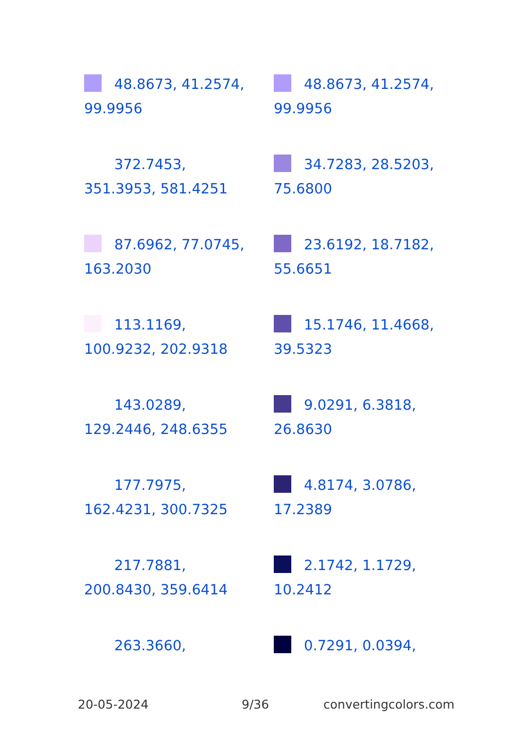48.8673, 41.2574, 99.9956
48.8673, 41.2574, 99.9956
372.7453, 351.3953, 581.4251
34.7283, 28.5203, 75.6800
87.6962, 77.0745, 163.2030
23.6192, 18.7182, 55.6651
113.1169, 100.9232, 202.9318
15.1746, 11.4668, 39.5323
143.0289, 129.2446, 248.6355
9.0291, 6.3818, 26.8630
177.7975, 162.4231, 300.7325
4.8174, 3.0786, 17.2389
217.7881, 200.8430, 359.6414
2.1742, 1.1729, 10.2412
263.3660,
0.7291, 0.0394,
20-05-2024 9/36 convertingcolors.com